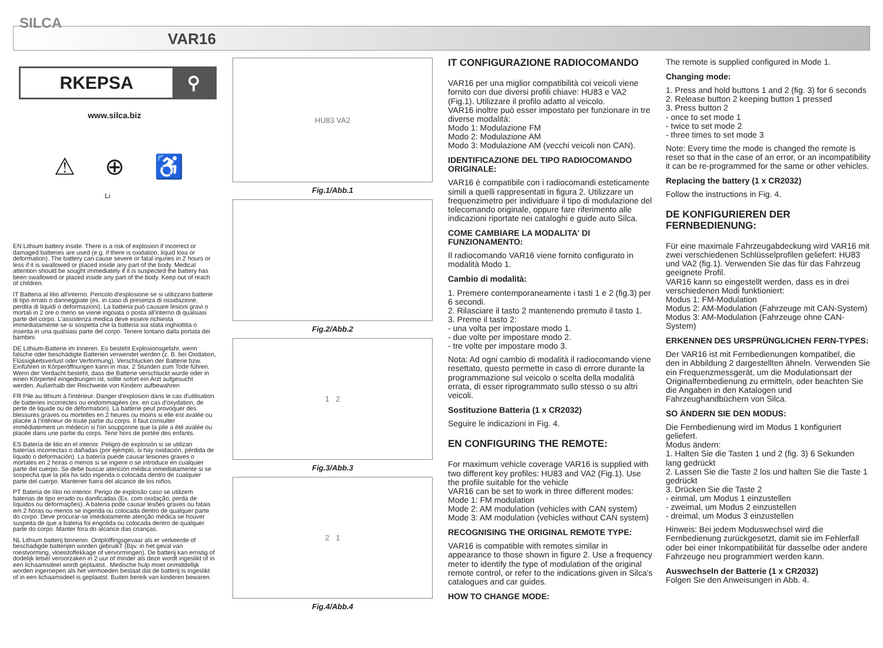SILCA
VAR16
RKEPSA ⚲
www.silca.biz
⚠ ⊕
Li ♿
EN Lithium battery inside. There is a risk of explosion if incorrect or damaged batteries are used (e.g. if there is oxidation, liquid loss or deformation). The battery can cause severe or fatal injuries in 2 hours or less if it is swallowed or placed inside any part of the body. Medical attention should be sought immediately if it is suspected the battery has been swallowed or placed inside any part of the body. Keep out of reach of children.
IT Batteria al litio all'interno. Pericolo d'esplosione se si utilizzano batterie di tipo errato o danneggiate (es. in caso di presenza di ossidazione, perdita di liquidi o deformazioni). La batteria può causare lesioni gravi o mortali in 2 ore o meno se viene ingoiata o posta all'interno di qualsiasi parte del corpo. L'assistenza medica deve essere richiesta immediatamente se si sospetta che la batteria sia stata inghiottita o inserita in una qualsiasi parte del corpo. Tenere lontano dalla portata dei bambini.
DE Lithium-Batterie im Inneren. Es besteht Explosionsgefahr, wenn falsche oder beschädigte Batterien verwendet werden (z. B. bei Oxidation, Flüssigkeitsverlust oder Verformung). Verschlucken der Batterie bzw. Einführen in Körperöffnungen kann in max. 2 Stunden zum Tode führen. Wenn der Verdacht besteht, dass die Batterie verschluckt wurde oder in einen Körperteil eingedrungen ist, sollte sofort ein Arzt aufgesucht werden. Außerhalb der Reichweite von Kindern aufbewahren
FR Pile au lithium à l'intérieur. Danger d'explosion dans le cas d'utilisation de batteries incorrectes ou endommagées (ex. en cas d'oxydation, de perte de liquide ou de déformation). La batterie peut provoquer des blessures graves ou mortelles en 2 heures ou moins si elle est avalée ou placée à l'intérieur de toute partie du corps. Il faut consulter immédiatement un médecin si l'on soupçonne que la pile a été avalée ou placée dans une partie du corps. Tenir hors de portée des enfants.
ES Batería de litio en el interior. Peligro de explosión si se utilizan baterías incorrectas o dañadas (por ejemplo, si hay oxidación, pérdida de líquido o deformación). La batería puede causar lesiones graves o mortales en 2 horas o menos si se ingiere o se introduce en cualquier parte del cuerpo. Se debe buscar atención médica inmediatamente si se sospecha que la pila ha sido ingerida o colocada dentro de cualquier parte del cuerpo. Mantener fuera del alcance de los niños.
PT Bateria de lítio no interior. Perigo de explosão caso se utilizem baterias de tipo errado ou danificadas (Ex. com oxidação, perda de líquidos ou deformações). A bateria pode causar lesões graves ou fatais em 2 horas ou menos se ingerida ou colocada dentro de qualquer parte do corpo. Deve procurar-se imediatamente atenção médica se houver suspeita de que a bateria foi engolida ou colocada dentro de qualquer parte do corpo. Manter fora do alcance das crianças.
NL Lithium batterij binnenin. Ontploffingsgevaar als er verkeerde of beschadigde batterijen worden gebruikT (Bijv. in het geval van roestvorming, vloeistoflekkage of vervormingen). De batterij kan ernstig of dodelijk letsel veroorzaken in 2 uur of minder als deze wordt ingeslikt of in een lichaamsdeel wordt geplaatst.. Medische hulp moet onmiddellijk worden ingeroepen als het vermoeden bestaat dat de batterij is ingeslikt of in een lichaamsdeel is geplaatst. Buiten bereik van kinderen bewaren.
HU83 VA2
Fig.1/Abb.1
Fig.2/Abb.2
1 2
Fig.3/Abb.3
2 1
Fig.4/Abb.4
IT CONFIGURAZIONE RADIOCOMANDO
VAR16 per una miglior compatibilità coi veicoli viene fornito con due diversi profili chiave: HU83 e VA2 (Fig.1). Utilizzare il profilo adatto al veicolo.
VAR16 inoltre può esser impostato per funzionare in tre diverse modalità:
Modo 1: Modulazione FM
Modo 2: Modulazione AM
Modo 3: Modulazione AM (vecchi veicoli non CAN).
IDENTIFICAZIONE DEL TIPO RADIOCOMANDO ORIGINALE:
VAR16 è compatibile con i radiocomandi esteticamente simili a quelli rappresentati in figura 2. Utilizzare un frequenzimetro per individuare il tipo di modulazione del telecomando originale, oppure fare riferimento alle indicazioni riportate nei cataloghi e guide auto Silca.
COME CAMBIARE LA MODALITA' DI FUNZIONAMENTO:
Il radiocomando VAR16 viene fornito configurato in modalità Modo 1.
Cambio di modalità:
1. Premere contemporaneamente i tasti 1 e 2 (fig.3) per 6 secondi.
2. Rilasciare il tasto 2 mantenendo premuto il tasto 1.
3. Preme il tasto 2:
- una volta per impostare modo 1.
- due volte per impostare modo 2.
- tre volte per impostare modo 3.
Nota: Ad ogni cambio di modalità il radiocomando viene resettato, questo permette in caso di errore durante la programmazione sul veicolo o scelta della modalità errata, di esser riprogrammato sullo stesso o su altri veicoli.
Sostituzione Batteria (1 x CR2032)
Seguire le indicazioni in Fig. 4.
EN CONFIGURING THE REMOTE:
For maximum vehicle coverage VAR16 is supplied with two different key profiles: HU83 and VA2 (Fig.1). Use the profile suitable for the vehicle
VAR16 can be set to work in three different modes:
Mode 1: FM modulation
Mode 2: AM modulation (vehicles with CAN system)
Mode 3: AM modulation (vehicles without CAN system)
RECOGNISING THE ORIGINAL REMOTE TYPE:
VAR16 is compatible with remotes similar in appearance to those shown in figure 2. Use a frequency meter to identify the type of modulation of the original remote control, or refer to the indications given in Silca's catalogues and car guides.
HOW TO CHANGE MODE:
The remote is supplied configured in Mode 1.
Changing mode:
1. Press and hold buttons 1 and 2 (fig. 3) for 6 seconds
2. Release button 2 keeping button 1 pressed
3. Press button 2
- once to set mode 1
- twice to set mode 2
- three times to set mode 3
Note: Every time the mode is changed the remote is reset so that in the case of an error, or an incompatibility it can be re-programmed for the same or other vehicles.
Replacing the battery (1 x CR2032)
Follow the instructions in Fig. 4.
DE KONFIGURIEREN DER FERNBEDIENUNG:
Für eine maximale Fahrzeugabdeckung wird VAR16 mit zwei verschiedenen Schlüsselprofilen geliefert: HU83 und VA2 (fig.1). Verwenden Sie das für das Fahrzeug geeignete Profil.
VAR16 kann so eingestellt werden, dass es in drei verschiedenen Modi funktioniert:
Modus 1: FM-Modulation
Modus 2: AM-Modulation (Fahrzeuge mit CAN-System)
Modus 3: AM-Modulation (Fahrzeuge ohne CAN-System)
ERKENNEN DES URSPRÜNGLICHEN FERN-TYPES:
Der VAR16 ist mit Fernbedienungen kompatibel, die den in Abbildung 2 dargestellten ähneln. Verwenden Sie ein Frequenzmessgerät, um die Modulationsart der Originalfernbedienung zu ermitteln, oder beachten Sie die Angaben in den Katalogen und Fahrzeughandbüchern von Silca.
SO ÄNDERN SIE DEN MODUS:
Die Fernbedienung wird im Modus 1 konfiguriert geliefert.
Modus ändern:
1. Halten Sie die Tasten 1 und 2 (fig. 3) 6 Sekunden lang gedrückt
2. Lassen Sie die Taste 2 los und halten Sie die Taste 1 gedrückt
3. Drücken Sie die Taste 2
- einmal, um Modus 1 einzustellen
- zweimal, um Modus 2 einzustellen
- dreimal, um Modus 3 einzustellen
Hinweis: Bei jedem Moduswechsel wird die Fernbedienung zurückgesetzt, damit sie im Fehlerfall oder bei einer Inkompatibilität für dasselbe oder andere Fahrzeuge neu programmiert werden kann.
Auswechseln der Batterie (1 x CR2032)
Folgen Sie den Anweisungen in Abb. 4.